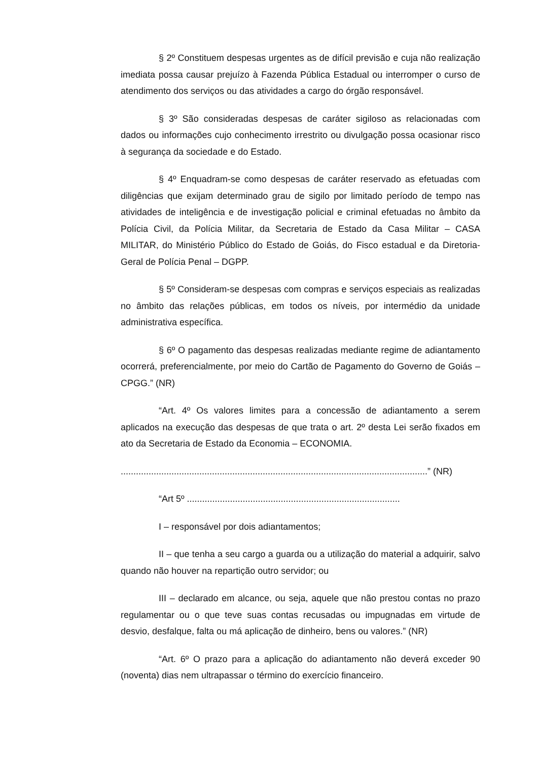§ 2º Constituem despesas urgentes as de difícil previsão e cuja não realização imediata possa causar prejuízo à Fazenda Pública Estadual ou interromper o curso de atendimento dos serviços ou das atividades a cargo do órgão responsável.
§ 3º São consideradas despesas de caráter sigiloso as relacionadas com dados ou informações cujo conhecimento irrestrito ou divulgação possa ocasionar risco à segurança da sociedade e do Estado.
§ 4º Enquadram-se como despesas de caráter reservado as efetuadas com diligências que exijam determinado grau de sigilo por limitado período de tempo nas atividades de inteligência e de investigação policial e criminal efetuadas no âmbito da Polícia Civil, da Polícia Militar, da Secretaria de Estado da Casa Militar – CASA MILITAR, do Ministério Público do Estado de Goiás, do Fisco estadual e da Diretoria-Geral de Polícia Penal – DGPP.
§ 5º Consideram-se despesas com compras e serviços especiais as realizadas no âmbito das relações públicas, em todos os níveis, por intermédio da unidade administrativa específica.
§ 6º O pagamento das despesas realizadas mediante regime de adiantamento ocorrerá, preferencialmente, por meio do Cartão de Pagamento do Governo de Goiás – CPGG.” (NR)
“Art. 4º Os valores limites para a concessão de adiantamento a serem aplicados na execução das despesas de que trata o art. 2º desta Lei serão fixados em ato da Secretaria de Estado da Economia – ECONOMIA.
.........................................................................................................................” (NR)
“Art 5º ....................................................................................
I – responsável por dois adiantamentos;
II – que tenha a seu cargo a guarda ou a utilização do material a adquirir, salvo quando não houver na repartição outro servidor; ou
III – declarado em alcance, ou seja, aquele que não prestou contas no prazo regulamentar ou o que teve suas contas recusadas ou impugnadas em virtude de desvio, desfalque, falta ou má aplicação de dinheiro, bens ou valores.” (NR)
“Art. 6º O prazo para a aplicação do adiantamento não deverá exceder 90 (noventa) dias nem ultrapassar o término do exercício financeiro.